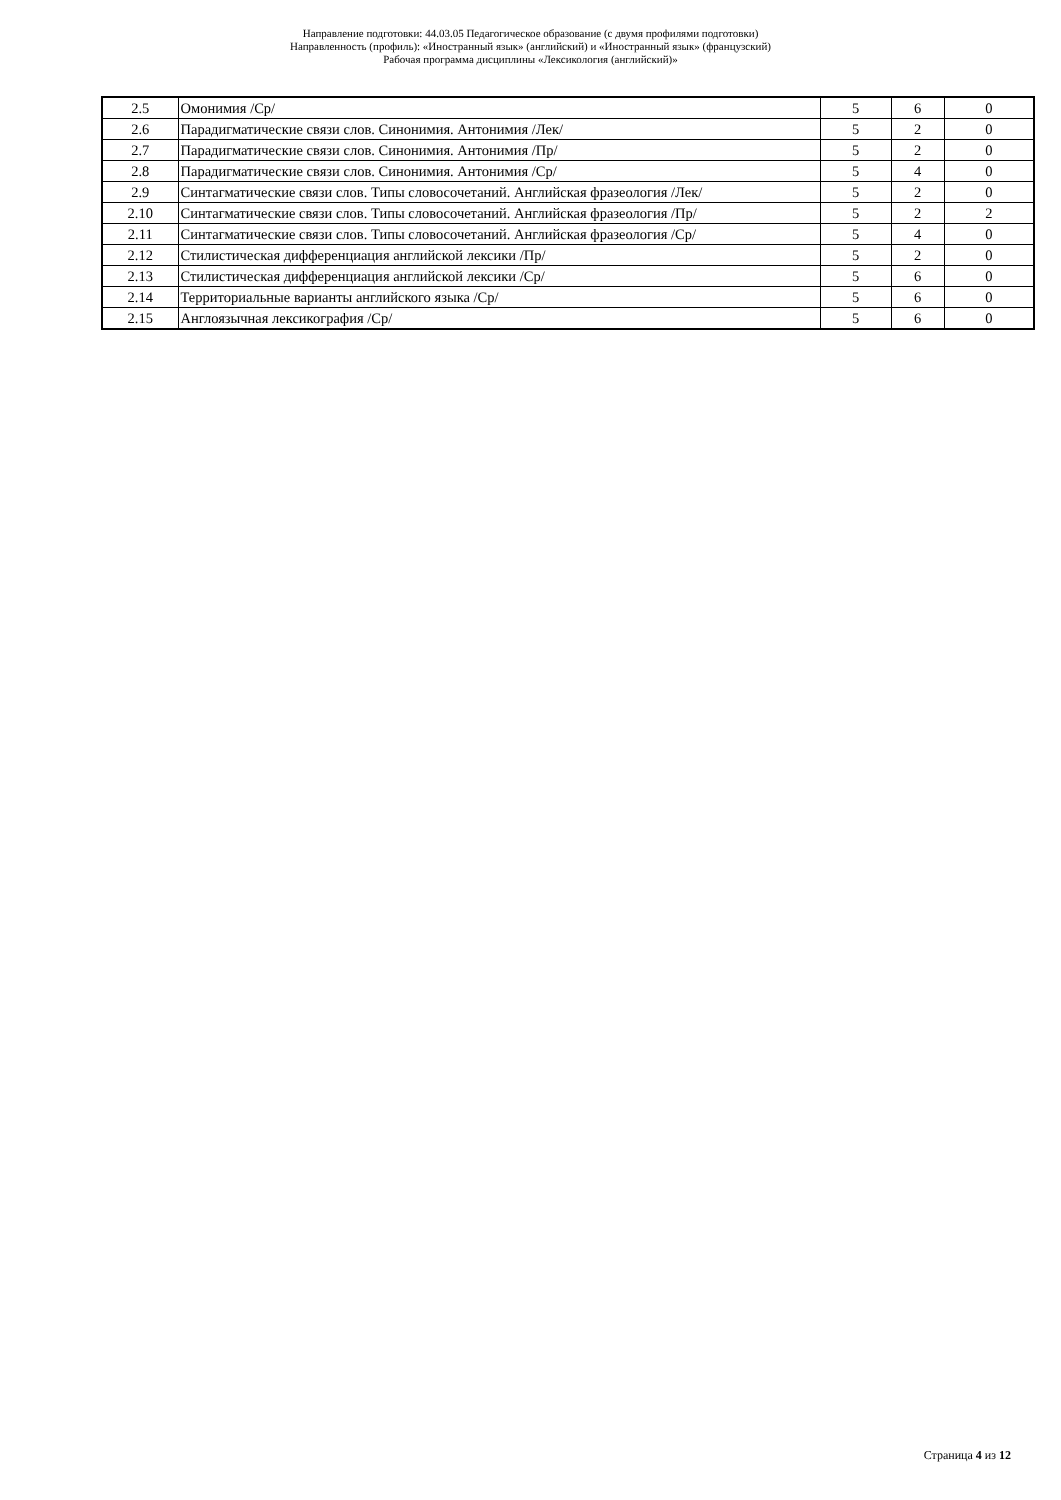Направление подготовки: 44.03.05 Педагогическое образование (с двумя профилями подготовки)
Направленность (профиль): «Иностранный язык» (английский) и «Иностранный язык» (французский)
Рабочая программа дисциплины «Лексикология (английский)»
| 2.5 | Омонимия /Ср/ | 5 | 6 | 0 |
| 2.6 | Парадигматические связи слов. Синонимия. Антонимия /Лек/ | 5 | 2 | 0 |
| 2.7 | Парадигматические связи слов. Синонимия. Антонимия /Пр/ | 5 | 2 | 0 |
| 2.8 | Парадигматические связи слов. Синонимия. Антонимия /Ср/ | 5 | 4 | 0 |
| 2.9 | Синтагматические связи слов. Типы словосочетаний. Английская фразеология /Лек/ | 5 | 2 | 0 |
| 2.10 | Синтагматические связи слов. Типы словосочетаний. Английская фразеология /Пр/ | 5 | 2 | 2 |
| 2.11 | Синтагматические связи слов. Типы словосочетаний. Английская фразеология /Ср/ | 5 | 4 | 0 |
| 2.12 | Стилистическая дифференциация английской лексики /Пр/ | 5 | 2 | 0 |
| 2.13 | Стилистическая дифференциация английской лексики /Ср/ | 5 | 6 | 0 |
| 2.14 | Территориальные варианты английского языка /Ср/ | 5 | 6 | 0 |
| 2.15 | Англоязычная лексикография /Ср/ | 5 | 6 | 0 |
Страница 4 из 12